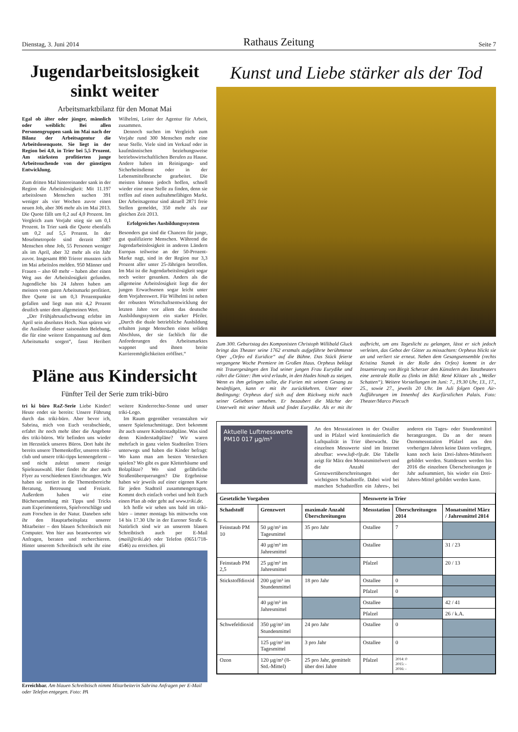Dienstag, 3. Juni 2014 Rathaus Zeitung Seite 7
Jugendarbeitslosigkeit sinkt weiter
Arbeitsmarktbilanz für den Monat Mai
Egal ob älter oder jünger, männlich oder weiblich: Bei allen Personengruppen sank im Mai nach der Bilanz der Arbeitsagentur die Arbeitslosenquote. Sie liegt in der Region bei 4,0, in Trier bei 5,5 Prozent. Am stärksten profitierten junge Arbeitssuchende von der günstigen Entwicklung.
Zum dritten Mal hintereinander sank in der Region die Arbeitslosigkeit: Mit 11.197 arbeitslosen Menschen suchen 391 weniger als vier Wochen zuvor einen neuen Job, aber 306 mehr als im Mai 2013. Die Quote fällt um 0,2 auf 4,0 Prozent. Im Vergleich zum Vorjahr stieg sie um 0,1 Prozent. In Trier sank die Quote ebenfalls um 0,2 auf 5,5 Prozent. In der Moselmetropole sind derzeit 3087 Menschen ohne Job, 55 Personen weniger als im April, aber 32 mehr als ein Jahr zuvor. Insgesamt 890 Trierer mussten sich im Mai arbeitslos melden. 950 Männer und Frauen – also 60 mehr – haben aber einen Weg aus der Arbeitslosigkeit gefunden. Jugendliche bis 24 Jahren haben am meisten vom guten Arbeitsmarkt profitiert. Ihre Quote ist um 0,3 Prozentpunkte gefallen und liegt nun mit 4,2 Prozent deutlich unter dem allgemeinen Wert.
„Der Frühjahrsaufschwung erlebte im April sein absolutes Hoch. Nun spüren wir die Ausläufer dieser saisonalen Belebung, die für eine weitere Entspannung auf dem Arbeitsmarkt sorgen“, fasst Heribert Wilhelmi, Leiter der Agentur für Arbeit, zusammen.
Dennoch suchen im Vergleich zum Vorjahr rund 300 Menschen mehr eine neue Stelle. Viele sind im Verkauf oder in kaufmännischen beziehungsweise betriebswirtschaftlichen Berufen zu Hause. Andere haben im Reinigungs- und Sicherheitsdienst oder in der Lebensmittelbranche gearbeitet. Die meisten können jedoch hoffen, schnell wieder eine neue Stelle zu finden, denn sie treffen auf einen aufnahmefähigen Markt. Der Arbeitsagentur sind aktuell 2871 freie Stellen gemeldet, 350 mehr als zur gleichen Zeit 2013.
Erfolgreiches Ausbildungssystem
Besonders gut sind die Chancen für junge, gut qualifizierte Menschen. Während die Jugendarbeitslosigkeit in anderen Ländern Europas teilweise an der 50-Prozent-Marke nagt, sind in der Region nur 3,3 Prozent aller unter 25-Jährigen betroffen. Im Mai ist die Jugendarbeitslosigkeit sogar noch weiter gesunken. Anders als die allgemeine Arbeitslosigkeit liegt die der jungen Erwachsenen sogar leicht unter dem Vorjahreswert. Für Wilhelmi ist neben der robusten Wirtschaftsentwicklung der letzten Jahre vor allem das deutsche Ausbildungssystem ein starker Pfeiler. „Durch die duale betriebliche Ausbildung erhalten junge Menschen einen soliden Abschluss, der sie fachlich für die Anforderungen des Arbeitsmarktes wappnet und ihnen breite Karrieremöglichkeiten eröffnet.“
Pläne aus Kindersicht
Fünfter Teil der Serie zum triki-büro
tri ki büro RaZ-Serie Liebe Kinder! Heute endet sie bereits: Unsere Führung durch das triki-büro. Aber bevor ich, Sabrina, mich von Euch verabschiede, erfahrt ihr noch mehr über die Angebote des triki-büros. Wir befinden uns wieder im Herzstück unseres Büros. Dort habt ihr bereits unsere Themenkoffer, unseren triki-club und unsere triki-tipps kennengelernt – und nicht zuletzt unsere riesige Spieleauswahl. Hier findet ihr aber auch Flyer zu verschiedenen Einrichtungen. Wir haben sie sortiert in die Themenbereiche Beratung, Betreuung und Freizeit. Außerdem haben wir eine Büchersammlung mit Tipps und Tricks zum Experimentieren, Spielvorschläge und zum Forschen in der Natur. Daneben seht ihr den Hauptarbeitsplatz unserer Mitarbeiter – den blauen Schreibtisch mit Computer. Von hier aus beantworten wir Anfragen, beraten und recherchieren. Hinter unserem Schreibtisch seht ihr eine weitere Kinderrechte-Sonne und unser triki-Logo.
Im Raum gegenüber veranstalten wir unsere Spielenachmittage. Dort bekommt ihr auch unsere Kinderstadtpläne. Was sind denn Kinderstadtpläne? Wir waren mehrfach in ganz vielen Stadtteilen Triers unterwegs und haben die Kinder befragt: Wo kann man am besten Verstecken spielen? Wo gibt es gute Kletterbäume und Bolzplätze? Wo sind gefährliche Straßenüberquerungen? Die Ergebnisse haben wir jeweils auf einer eigenen Karte für jeden Stadtteil zusammengetragen. Kommt doch einfach vorbei und holt Euch einen Plan ab oder geht auf www.triki.de.
Ich hoffe wir sehen uns bald im triki-büro – immer montags bis mittwochs von 14 bis 17.30 Uhr in der Eurener Straße 6. Natürlich sind wir an unserem blauen Schreibtisch auch per E-Mail (mail@triki.de) oder Telefon (0651/718-4546) zu erreichen. pli
Erreichbar. Am blauen Schreibtisch nimmt Mitarbeiterin Sabrina Anfragen per E-Mail oder Telefon entgegen. Foto: PA
Kunst und Liebe stärker als der Tod
Zum 300. Geburtstag des Komponisten Christoph Willibald Gluck bringt das Theater seine 1762 erstmals aufgeführte berühmteste Oper „Orfeo ed Euridice“ auf die Bühne. Das Stück feierte vergangene Woche Premiere im Großen Haus. Orpheus beklagt mit Trauergesängen den Tod seiner jungen Frau Eurydike und rührt die Götter: Ihm wird erlaubt, in den Hades hinab zu steigen. Wenn es ihm gelingen sollte, die Furien mit seinem Gesang zu besänftigen, kann er mit ihr zurückkehren. Unter einer Bedingung: Orpheus darf sich auf dem Rückweg nicht nach seiner Geliebten umsehen. Er bezaubert die Mächte der Unterwelt mit seiner Musik und findet Eurydike. Als er mit ihr aufbricht, um ans Tageslicht zu gelangen, lässt er sich jedoch verleiten, das Gebot der Götter zu missachten: Orpheus blickt sie an und verliert sie erneut. Neben dem Gesangsensemble (rechts Kristina Stanek in der Rolle des Orfeo) kommt in der Inszenierung von Birgit Scherzer den Künstlern des Tanztheaters eine zentrale Rolle zu (links im Bild: René Klötzer als „Weißer Schatten“). Weitere Vorstellungen im Juni: 7., 19.30 Uhr, 13., 17., 25., sowie 27., jeweils 20 Uhr. Im Juli folgen Open Air-Aufführungen im Innenhof des Kurfürstlichen Palais. Foto: Theater/Marco Piecuch
Aktuelle Luftmesswerte
PM10 017 µg/m³
An den Messstationen in der Ostallee und in Pfalzel wird kontinuierlich die Luftqualität in Trier überwacht. Die einzelnen Messwerte sind im Internet abrufbar: www.luft-rlp.de. Die Tabelle zeigt für März den Monatsmittelwert und die Anzahl der Grenzwertüberschreitungen der wichtigsten Schadstoffe. Dabei wird bei manchen Schadstoffen ein Jahres-, bei anderen ein Tages- oder Stundenmittel herangezogen. Da an der neuen Ozonmessstation Pfalzel aus den vorherigen Jahren keine Daten vorliegen, kann noch kein Drei-Jahres-Mittelwert gebildet werden. Stattdessen werden bis 2016 die einzelnen Überschreitungen je Jahr aufsummiert, bis wieder ein Drei-Jahres-Mittel gebildet werden kann.
| Gesetzliche Vorgaben | | | Messwerte in Trier | | |
| --- | --- | --- | --- | --- | --- |
| Schadstoff | Grenzwert | maximale Anzahl Überschreitungen | Messstation | Überschreitungen 2014 | Monatsmittel März / Jahresmittel 2014 |
| Feinstaub PM 10 | 50 µg/m³ im Tagesmittel | 35 pro Jahr | Ostallee | 7 | |
| | 40 µg/m³ im Jahresmittel | | Ostallee | | 31 / 23 |
| Feinstaub PM 2,5 | 25 µg/m³ im Jahresmittel | | Pfalzel | | 20 / 13 |
| Stickstoffdioxid | 200 µg/m³ im Stundenmittel | 18 pro Jahr | Ostallee | 0 | |
| | | | Pfalzel | 0 | |
| | 40 µg/m³ im Jahresmittel | | Ostallee | | 42 / 41 |
| | | | Pfalzel | | 26 / k.A. |
| Schwefeldioxid | 350 µg/m³ im Stundenmittel | 24 pro Jahr | Ostallee | 0 | |
| | 125 µg/m³ im Tagesmittel | 3 pro Jahr | Ostallee | 0 | |
| Ozon | 120 µg/m³ (8-Std.-Mittel) | 25 pro Jahr, gemittelt über drei Jahre | Pfalzel | 2014: 0 2015: - 2016: - | |